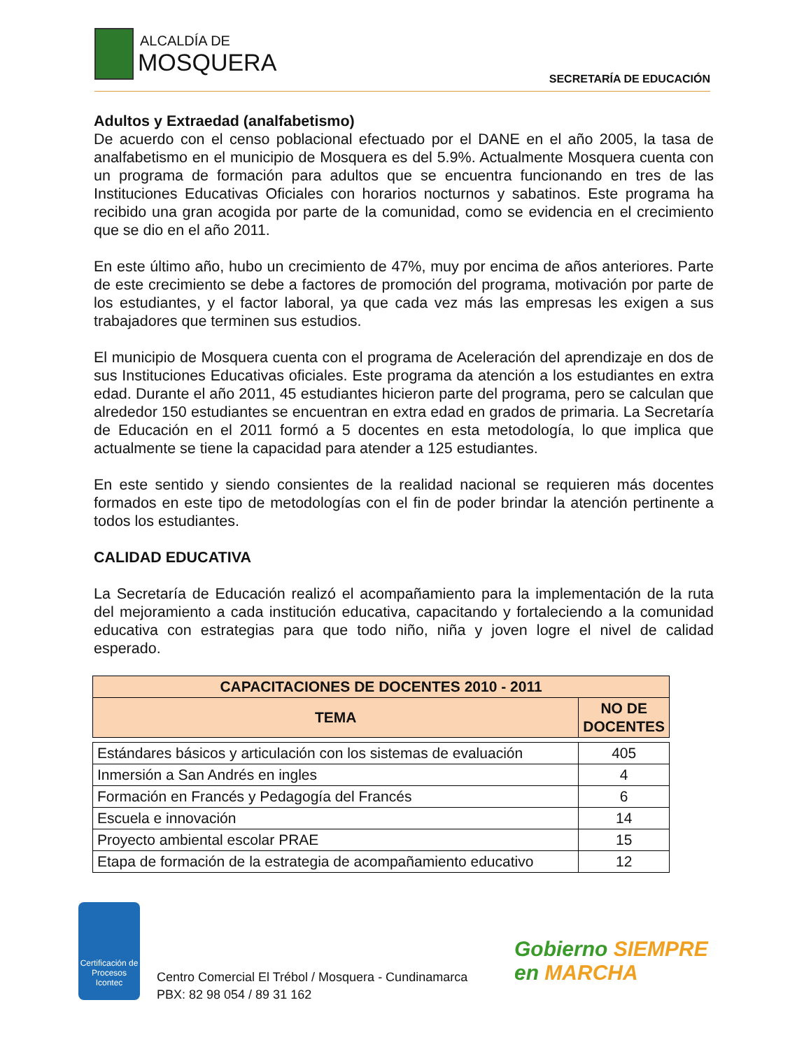ALCALDÍA DE
MOSQUERA
SECRETARÍA DE EDUCACIÓN
Adultos y Extraedad (analfabetismo)
De acuerdo con el censo poblacional efectuado por el DANE en el año 2005, la tasa de analfabetismo en el municipio de Mosquera es del 5.9%. Actualmente Mosquera cuenta con un programa de formación para adultos que se encuentra funcionando en tres de las Instituciones Educativas Oficiales con horarios nocturnos y sabatinos. Este programa ha recibido una gran acogida por parte de la comunidad, como se evidencia en el crecimiento que se dio en el año 2011.
En este último año, hubo un crecimiento de 47%, muy por encima de años anteriores. Parte de este crecimiento se debe a factores de promoción del programa, motivación por parte de los estudiantes, y el factor laboral, ya que cada vez más las empresas les exigen a sus trabajadores que terminen sus estudios.
El municipio de Mosquera cuenta con el programa de Aceleración del aprendizaje en dos de sus Instituciones Educativas oficiales. Este programa da atención a los estudiantes en extra edad. Durante el año 2011, 45 estudiantes hicieron parte del programa, pero se calculan que alrededor 150 estudiantes se encuentran en extra edad en grados de primaria. La Secretaría de Educación en el 2011 formó a 5 docentes en esta metodología, lo que implica que actualmente se tiene la capacidad para atender a 125 estudiantes.
En este sentido y siendo consientes de la realidad nacional se requieren más docentes formados en este tipo de metodologías con el fin de poder brindar la atención pertinente a todos los estudiantes.
CALIDAD EDUCATIVA
La Secretaría de Educación realizó el acompañamiento para la implementación de la ruta del mejoramiento a cada institución educativa, capacitando y fortaleciendo a la comunidad educativa con estrategias para que todo niño, niña y joven logre el nivel de calidad esperado.
| CAPACITACIONES DE DOCENTES 2010 - 2011 | |
| --- | --- |
| TEMA | NO DE DOCENTES |
| Estándares básicos y articulación con los sistemas de evaluación | 405 |
| Inmersión a San Andrés en ingles | 4 |
| Formación en Francés y Pedagogía del Francés | 6 |
| Escuela e innovación | 14 |
| Proyecto ambiental escolar PRAE | 15 |
| Etapa de formación de la estrategia de acompañamiento educativo | 12 |
Certificación de Procesos
Icontec
Centro Comercial El Trébol / Mosquera - Cundinamarca
PBX: 82 98 054 / 89 31 162
Gobierno SIEMPRE
en MARCHA